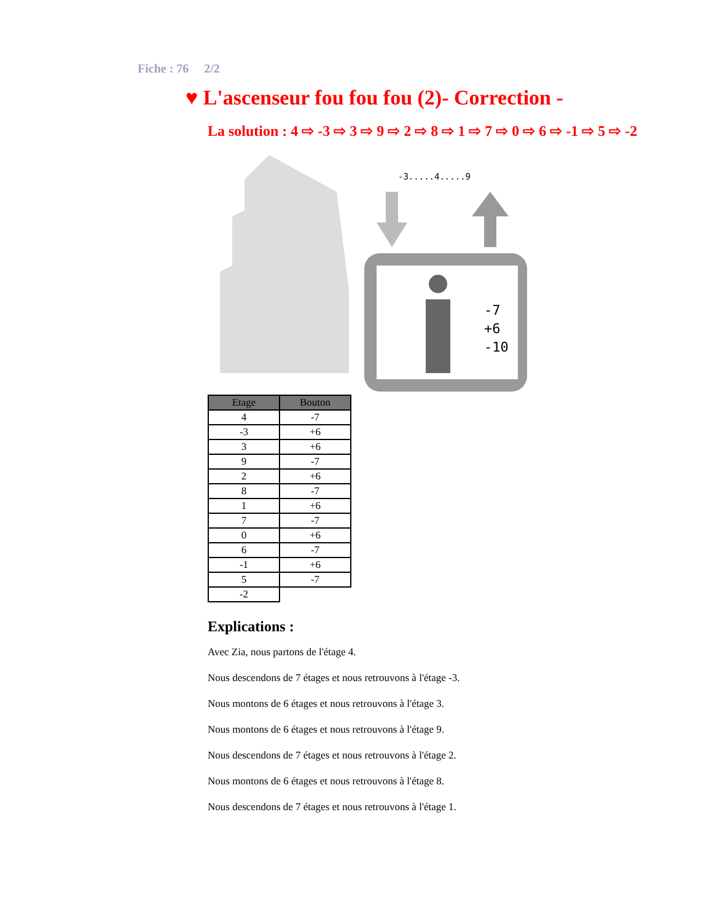Fiche : 76 2/2
♥ L'ascenseur fou fou fou (2)- Correction -
La solution : 4 ⇨ -3 ⇨ 3 ⇨ 9 ⇨ 2 ⇨ 8 ⇨ 1 ⇨ 7 ⇨ 0 ⇨ 6 ⇨ -1 ⇨ 5 ⇨ -2
-3.....4.....9
-7
+6
-10
| Etage | Bouton |
| --- | --- |
| 4 | -7 |
| -3 | +6 |
| 3 | +6 |
| 9 | -7 |
| 2 | +6 |
| 8 | -7 |
| 1 | +6 |
| 7 | -7 |
| 0 | +6 |
| 6 | -7 |
| -1 | +6 |
| 5 | -7 |
| -2 | |
Explications :
Avec Zia, nous partons de l'étage 4.
Nous descendons de 7 étages et nous retrouvons à l'étage -3.
Nous montons de 6 étages et nous retrouvons à l'étage 3.
Nous montons de 6 étages et nous retrouvons à l'étage 9.
Nous descendons de 7 étages et nous retrouvons à l'étage 2.
Nous montons de 6 étages et nous retrouvons à l'étage 8.
Nous descendons de 7 étages et nous retrouvons à l'étage 1.